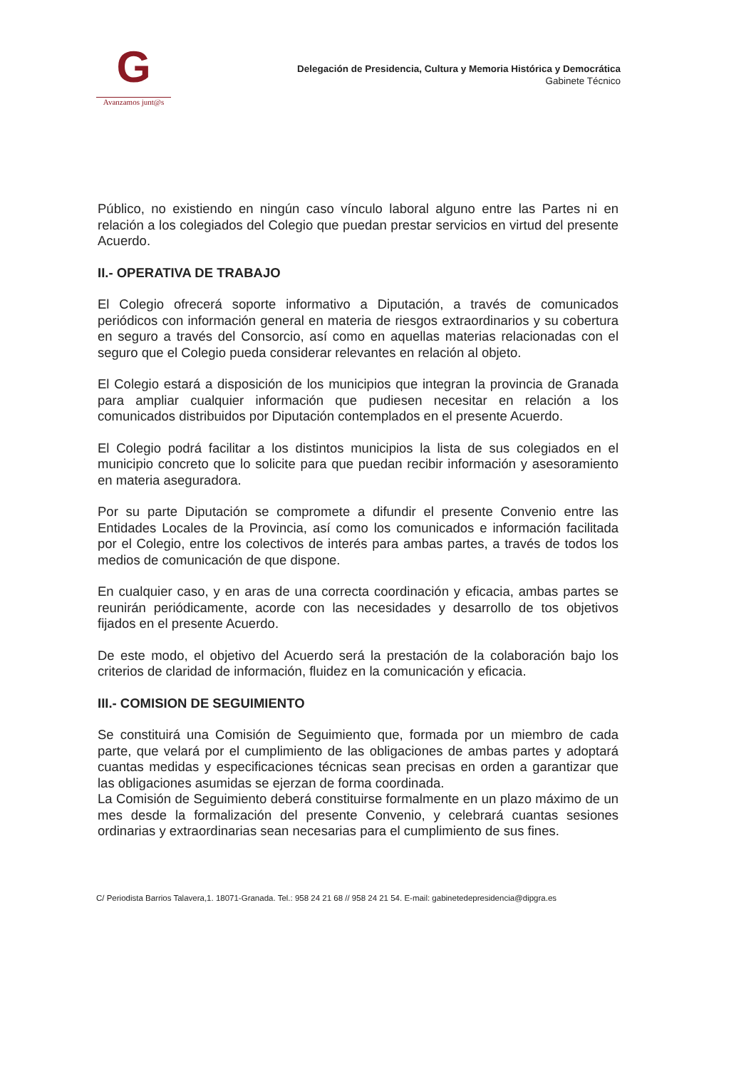G
Avanzamos junt@s
Delegación de Presidencia, Cultura y Memoria Histórica y Democrática
Gabinete Técnico
Público, no existiendo en ningún caso vínculo laboral alguno entre las Partes ni en relación a los colegiados del Colegio que puedan prestar servicios en virtud del presente Acuerdo.
II.- OPERATIVA DE TRABAJO
El Colegio ofrecerá soporte informativo a Diputación, a través de comunicados periódicos con información general en materia de riesgos extraordinarios y su cobertura en seguro a través del Consorcio, así como en aquellas materias relacionadas con el seguro que el Colegio pueda considerar relevantes en relación al objeto.
El Colegio estará a disposición de los municipios que integran la provincia de Granada para ampliar cualquier información que pudiesen necesitar en relación a los comunicados distribuidos por Diputación contemplados en el presente Acuerdo.
El Colegio podrá facilitar a los distintos municipios la lista de sus colegiados en el municipio concreto que lo solicite para que puedan recibir información y asesoramiento en materia aseguradora.
Por su parte Diputación se compromete a difundir el presente Convenio entre las Entidades Locales de la Provincia, así como los comunicados e información facilitada por el Colegio, entre los colectivos de interés para ambas partes, a través de todos los medios de comunicación de que dispone.
En cualquier caso, y en aras de una correcta coordinación y eficacia, ambas partes se reunirán periódicamente, acorde con las necesidades y desarrollo de tos objetivos fijados en el presente Acuerdo.
De este modo, el objetivo del Acuerdo será la prestación de la colaboración bajo los criterios de claridad de información, fluidez en la comunicación y eficacia.
III.- COMISION DE SEGUIMIENTO
Se constituirá una Comisión de Seguimiento que, formada por un miembro de cada parte, que velará por el cumplimiento de las obligaciones de ambas partes y adoptará cuantas medidas y especificaciones técnicas sean precisas en orden a garantizar que las obligaciones asumidas se ejerzan de forma coordinada.
La Comisión de Seguimiento deberá constituirse formalmente en un plazo máximo de un mes desde la formalización del presente Convenio, y celebrará cuantas sesiones ordinarias y extraordinarias sean necesarias para el cumplimiento de sus fines.
C/ Periodista Barrios Talavera,1. 18071-Granada. Tel.: 958 24 21 68 // 958 24 21 54. E-mail: gabinetedepresidencia@dipgra.es